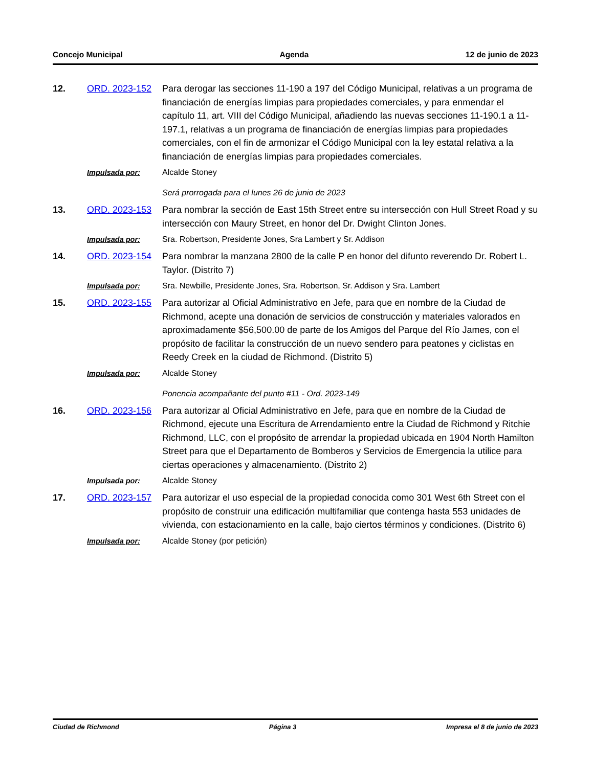Concejo Municipal Agenda 12 de junio de 2023
12.
ORD. 2023-152
Para derogar las secciones 11-190 a 197 del Código Municipal, relativas a un programa de financiación de energías limpias para propiedades comerciales, y para enmendar el capítulo 11, art. VIII del Código Municipal, añadiendo las nuevas secciones 11-190.1 a 11-197.1, relativas a un programa de financiación de energías limpias para propiedades comerciales, con el fin de armonizar el Código Municipal con la ley estatal relativa a la financiación de energías limpias para propiedades comerciales.
Impulsada por:
Alcalde Stoney
Será prorrogada para el lunes 26 de junio de 2023
13.
ORD. 2023-153
Para nombrar la sección de East 15th Street entre su intersección con Hull Street Road y su intersección con Maury Street, en honor del Dr. Dwight Clinton Jones.
Impulsada por:
Sra. Robertson, Presidente Jones, Sra Lambert y Sr. Addison
14.
ORD. 2023-154
Para nombrar la manzana 2800 de la calle P en honor del difunto reverendo Dr. Robert L. Taylor. (Distrito 7)
Impulsada por:
Sra. Newbille, Presidente Jones, Sra. Robertson, Sr. Addison y Sra. Lambert
15.
ORD. 2023-155
Para autorizar al Oficial Administrativo en Jefe, para que en nombre de la Ciudad de Richmond, acepte una donación de servicios de construcción y materiales valorados en aproximadamente $56,500.00 de parte de los Amigos del Parque del Río James, con el propósito de facilitar la construcción de un nuevo sendero para peatones y ciclistas en Reedy Creek en la ciudad de Richmond. (Distrito 5)
Impulsada por:
Alcalde Stoney
Ponencia acompañante del punto #11 - Ord. 2023-149
16.
ORD. 2023-156
Para autorizar al Oficial Administrativo en Jefe, para que en nombre de la Ciudad de Richmond, ejecute una Escritura de Arrendamiento entre la Ciudad de Richmond y Ritchie Richmond, LLC, con el propósito de arrendar la propiedad ubicada en 1904 North Hamilton Street para que el Departamento de Bomberos y Servicios de Emergencia la utilice para ciertas operaciones y almacenamiento. (Distrito 2)
Impulsada por:
Alcalde Stoney
17.
ORD. 2023-157
Para autorizar el uso especial de la propiedad conocida como 301 West 6th Street con el propósito de construir una edificación multifamiliar que contenga hasta 553 unidades de vivienda, con estacionamiento en la calle, bajo ciertos términos y condiciones. (Distrito 6)
Impulsada por:
Alcalde Stoney (por petición)
Ciudad de Richmond Página 3 Impresa el 8 de junio de 2023